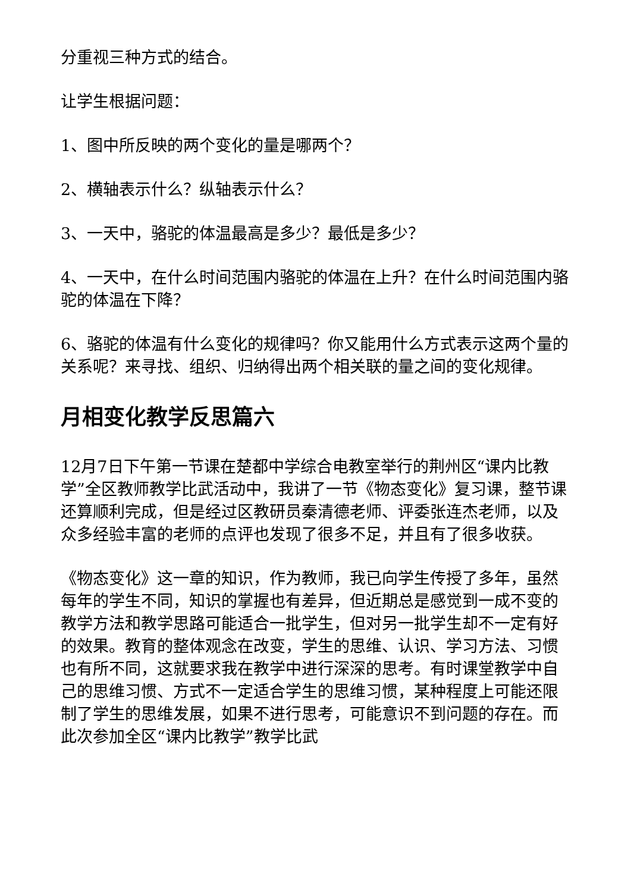分重视三种方式的结合。
让学生根据问题：
1、图中所反映的两个变化的量是哪两个？
2、横轴表示什么？纵轴表示什么？
3、一天中，骆驼的体温最高是多少？最低是多少？
4、一天中，在什么时间范围内骆驼的体温在上升？在什么时间范围内骆驼的体温在下降？
6、骆驼的体温有什么变化的规律吗？你又能用什么方式表示这两个量的关系呢？来寻找、组织、归纳得出两个相关联的量之间的变化规律。
月相变化教学反思篇六
12月7日下午第一节课在楚都中学综合电教室举行的荆州区“课内比教学”全区教师教学比武活动中，我讲了一节《物态变化》复习课，整节课还算顺利完成，但是经过区教研员秦清德老师、评委张连杰老师，以及众多经验丰富的老师的点评也发现了很多不足，并且有了很多收获。
《物态变化》这一章的知识，作为教师，我已向学生传授了多年，虽然每年的学生不同，知识的掌握也有差异，但近期总是感觉到一成不变的教学方法和教学思路可能适合一批学生，但对另一批学生却不一定有好的效果。教育的整体观念在改变，学生的思维、认识、学习方法、习惯也有所不同，这就要求我在教学中进行深深的思考。有时课堂教学中自己的思维习惯、方式不一定适合学生的思维习惯，某种程度上可能还限制了学生的思维发展，如果不进行思考，可能意识不到问题的存在。而此次参加全区“课内比教学”教学比武